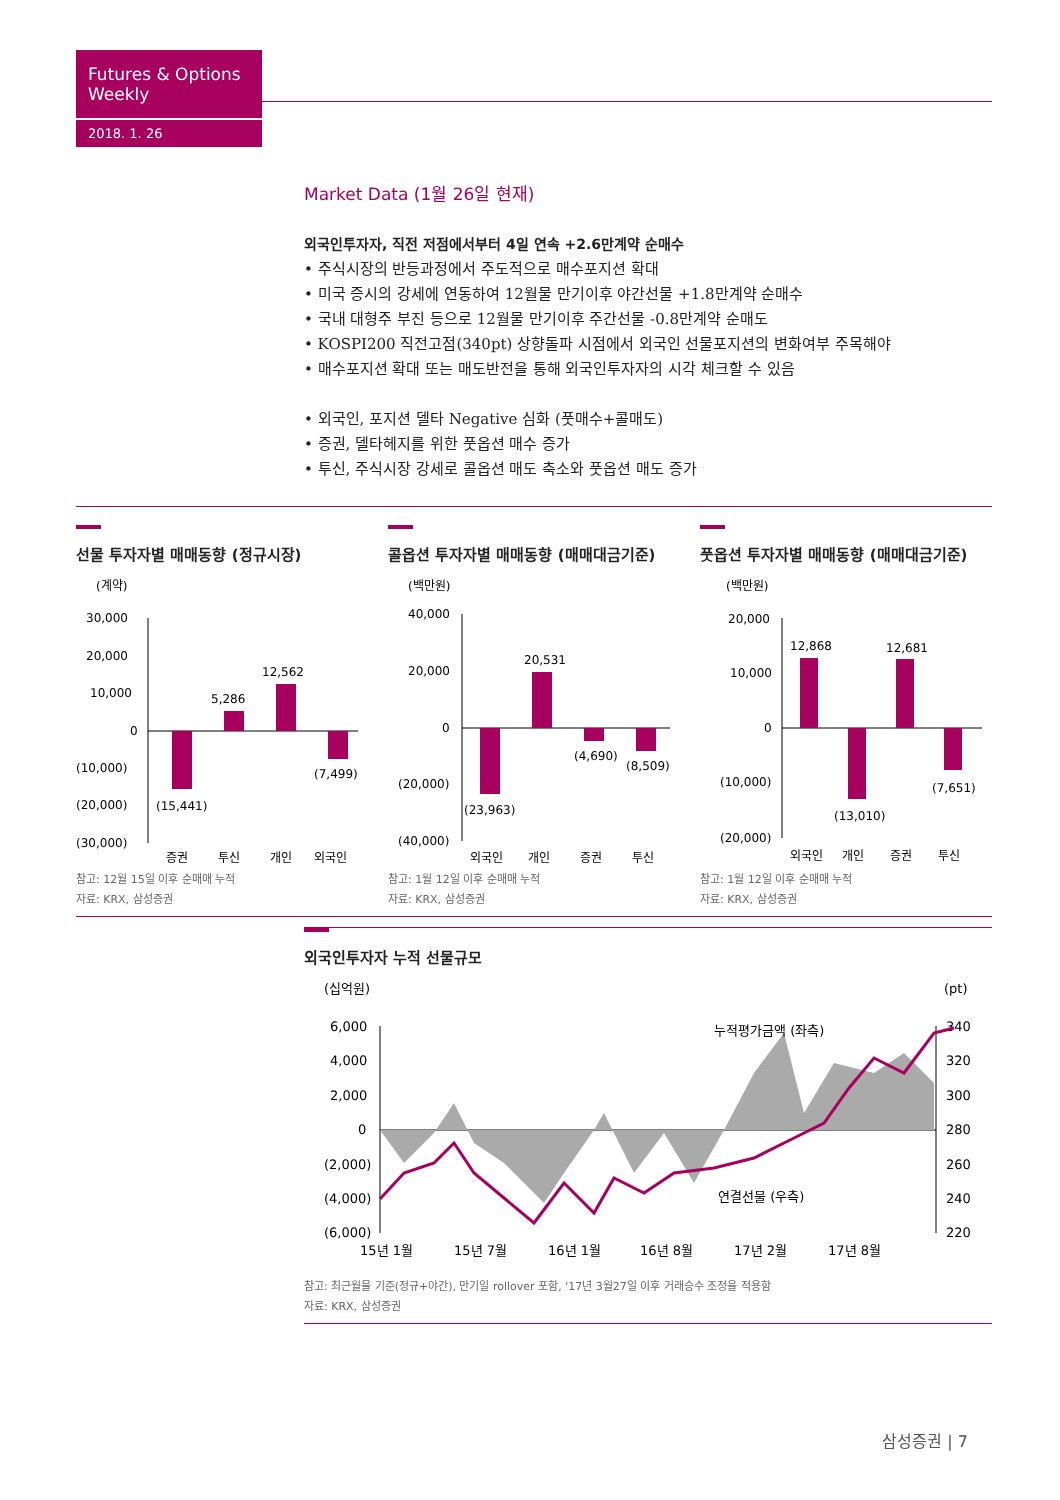Futures & Options Weekly
2018. 1. 26
Market Data (1월 26일 현재)
외국인투자자, 직전 저점에서부터 4일 연속 +2.6만계약 순매수
• 주식시장의 반등과정에서 주도적으로 매수포지션 확대
• 미국 증시의 강세에 연동하여 12월물 만기이후 야간선물 +1.8만계약 순매수
• 국내 대형주 부진 등으로 12월물 만기이후 주간선물 -0.8만계약 순매도
• KOSPI200 직전고점(340pt) 상향돌파 시점에서 외국인 선물포지션의 변화여부 주목해야
• 매수포지션 확대 또는 매도반전을 통해 외국인투자자의 시각 체크할 수 있음
• 외국인, 포지션 델타 Negative 심화 (풋매수+콜매도)
• 증권, 델타헤지를 위한 풋옵션 매수 증가
• 투신, 주식시장 강세로 콜옵션 매도 축소와 풋옵션 매도 증가
선물 투자자별 매매동향 (정규시장)
(계약)
30,000
20,000
10,000
0
(10,000)
(20,000)
(30,000)
(15,441)
5,286
12,562
(7,499)
증권
투신
개인
외국인
참고: 12월 15일 이후 순매매 누적
자료: KRX, 삼성증권
콜옵션 투자자별 매매동향 (매매대금기준)
(백만원)
40,000
20,000
0
(20,000)
(40,000)
(23,963)
20,531
(4,690)
(8,509)
외국인
개인
증권
투신
참고: 1월 12일 이후 순매매 누적
자료: KRX, 삼성증권
풋옵션 투자자별 매매동향 (매매대금기준)
(백만원)
20,000
10,000
0
(10,000)
(20,000)
12,868
(13,010)
12,681
(7,651)
외국인
개인
증권
투신
참고: 1월 12일 이후 순매매 누적
자료: KRX, 삼성증권
외국인투자자 누적 선물규모
(십억원)
(pt)
6,000
4,000
2,000
0
(2,000)
(4,000)
(6,000)
340
320
300
280
260
240
220
누적평가금액 (좌측)
연결선물 (우측)
15년 1월
15년 7월
16년 1월
16년 8월
17년 2월
17년 8월
참고: 최근월물 기준(정규+야간), 만기일 rollover 포함, '17년 3월27일 이후 거래승수 조정을 적용함
자료: KRX, 삼성증권
삼성증권 | 7